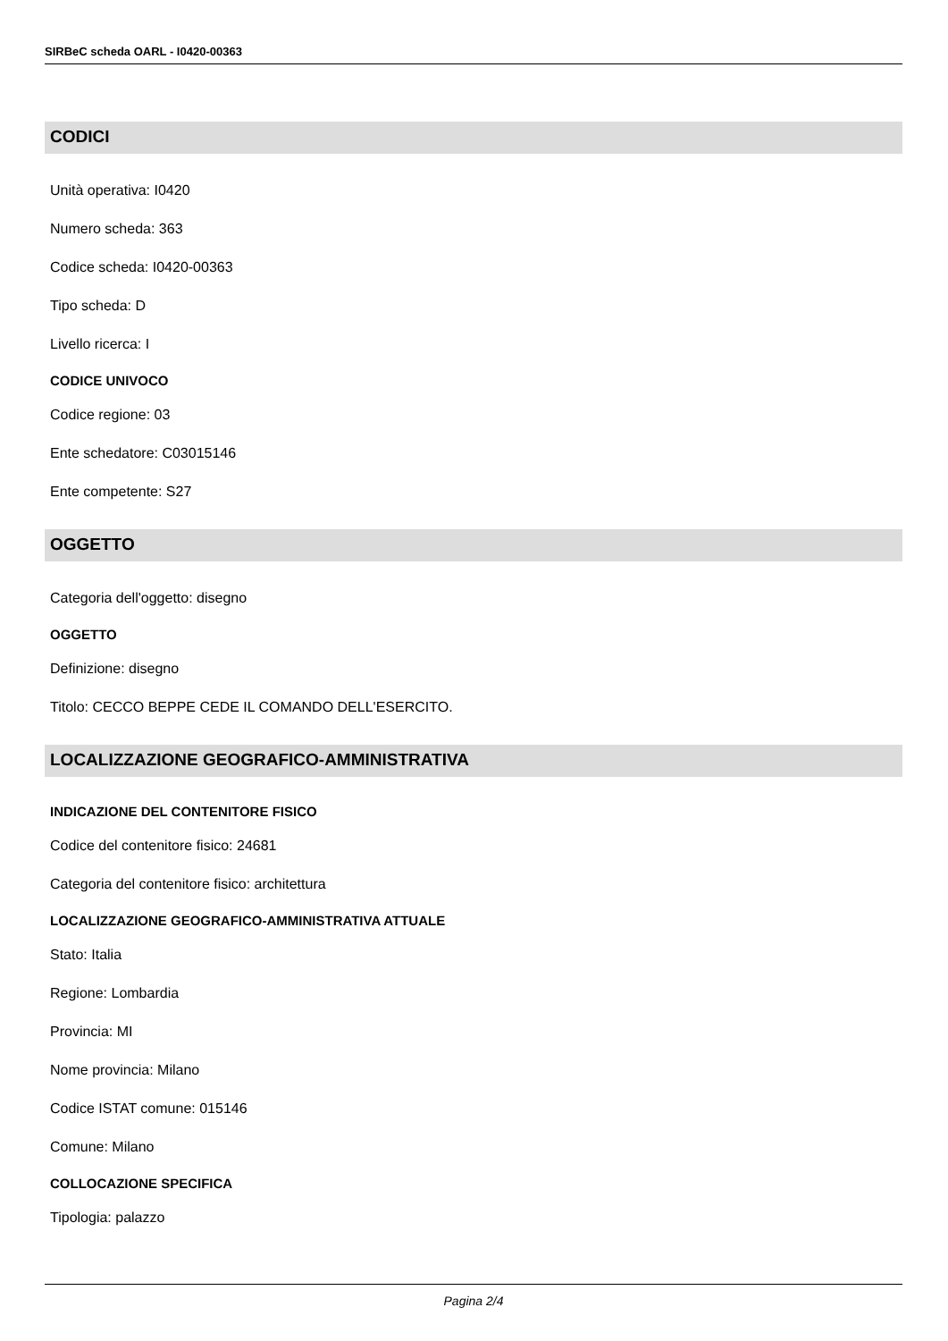SIRBeC scheda OARL - I0420-00363
CODICI
Unità operativa: I0420
Numero scheda: 363
Codice scheda: I0420-00363
Tipo scheda: D
Livello ricerca: I
CODICE UNIVOCO
Codice regione: 03
Ente schedatore: C03015146
Ente competente: S27
OGGETTO
Categoria dell'oggetto: disegno
OGGETTO
Definizione: disegno
Titolo: CECCO BEPPE CEDE IL COMANDO DELL'ESERCITO.
LOCALIZZAZIONE GEOGRAFICO-AMMINISTRATIVA
INDICAZIONE DEL CONTENITORE FISICO
Codice del contenitore fisico: 24681
Categoria del contenitore fisico: architettura
LOCALIZZAZIONE GEOGRAFICO-AMMINISTRATIVA ATTUALE
Stato: Italia
Regione: Lombardia
Provincia: MI
Nome provincia: Milano
Codice ISTAT comune: 015146
Comune: Milano
COLLOCAZIONE SPECIFICA
Tipologia: palazzo
Pagina 2/4